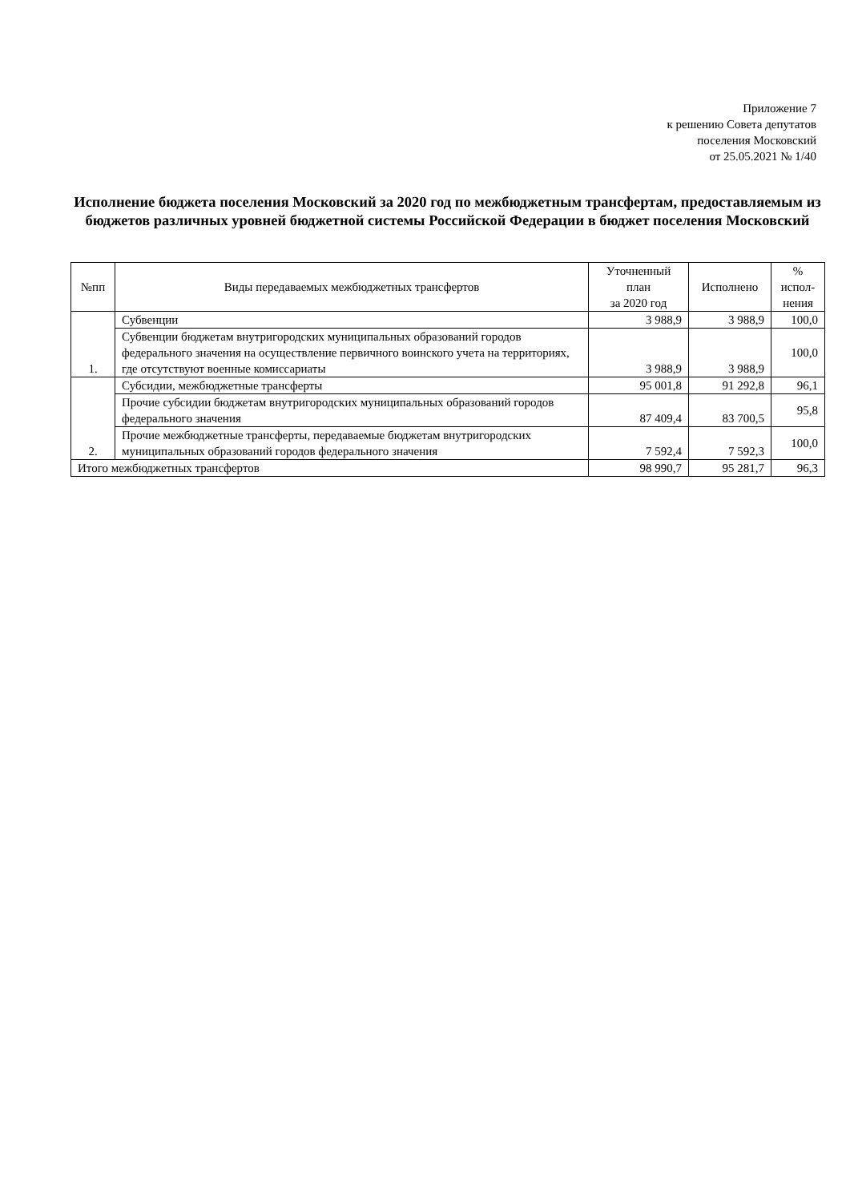Приложение 7
к решению Совета депутатов
поселения Московский
от 25.05.2021 № 1/40
Исполнение бюджета поселения Московский за 2020 год по межбюджетным трансфертам, предоставляемым из бюджетов различных уровней бюджетной системы Российской Федерации в бюджет поселения Московский
| №пп | Виды передаваемых межбюджетных трансфертов | Уточненный план за 2020 год | Исполнено | % испол- нения |
| --- | --- | --- | --- | --- |
| 1. | Субвенции | 3 988,9 | 3 988,9 | 100,0 |
| | Субвенции бюджетам внутригородских муниципальных образований городов федерального значения на осуществление первичного воинского учета на территориях, где отсутствуют военные комиссариаты | 3 988,9 | 3 988,9 | 100,0 |
| 2. | Субсидии, межбюджетные трансферты | 95 001,8 | 91 292,8 | 96,1 |
| | Прочие субсидии бюджетам внутригородских муниципальных образований городов федерального значения | 87 409,4 | 83 700,5 | 95,8 |
| | Прочие межбюджетные трансферты, передаваемые бюджетам внутригородских муниципальных образований городов федерального значения | 7 592,4 | 7 592,3 | 100,0 |
| Итого межбюджетных трансфертов | | 98 990,7 | 95 281,7 | 96,3 |